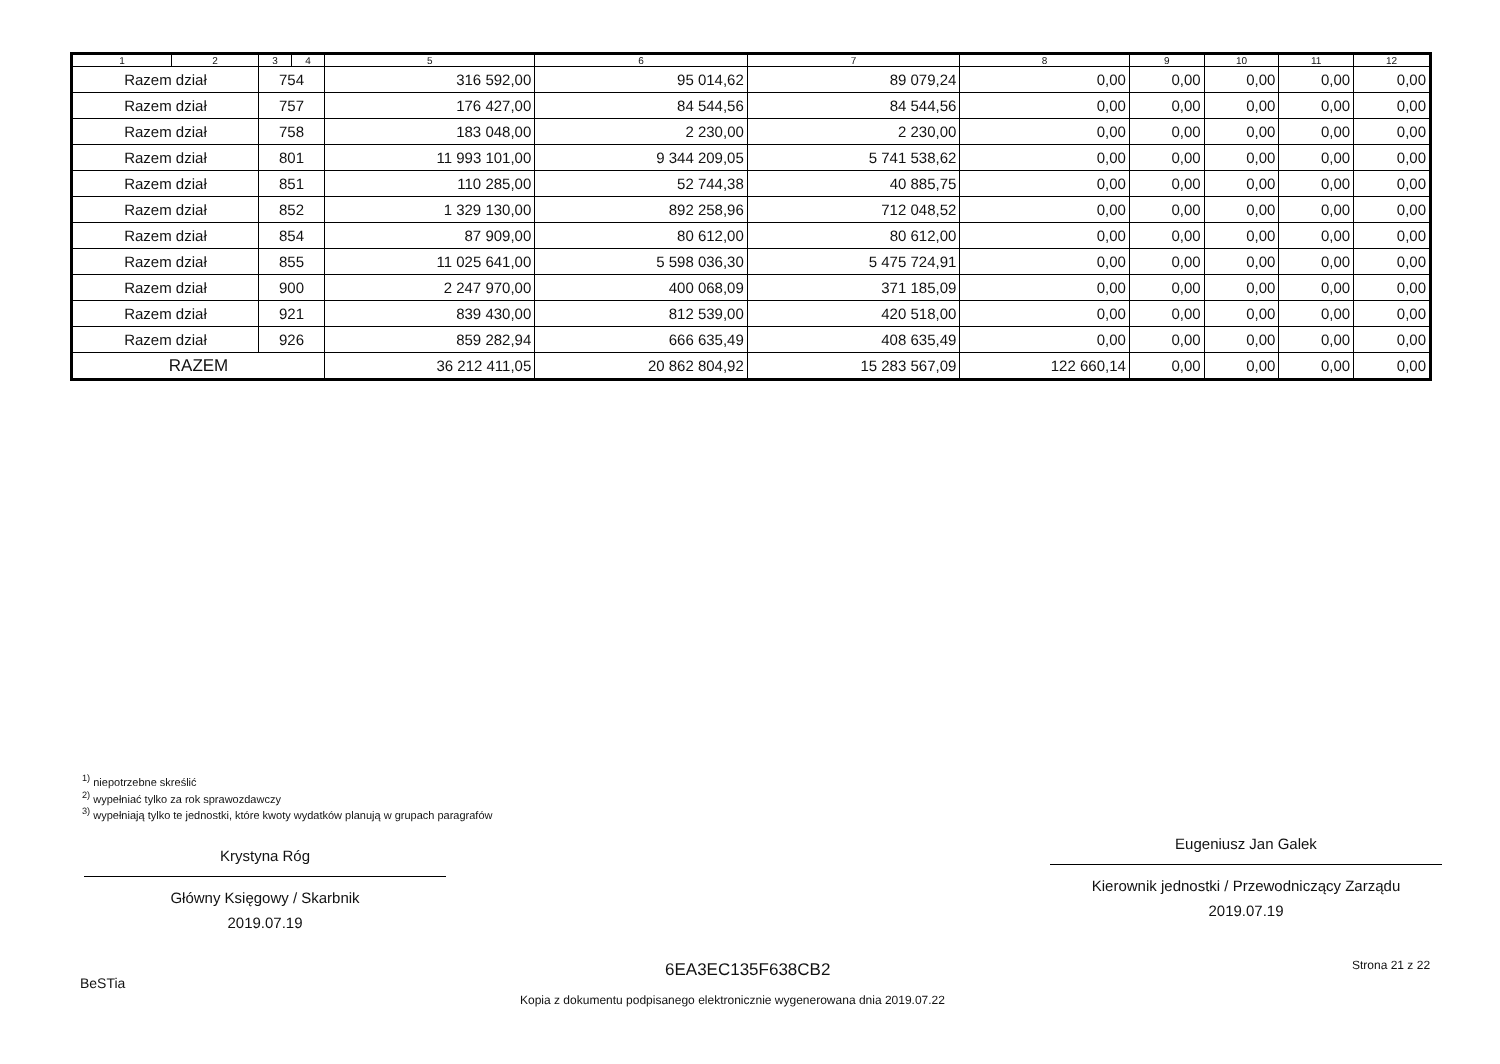| 1 | 2 | 3 | 4 | 5 | 6 | 7 | 8 | 9 | 10 | 11 | 12 |
| --- | --- | --- | --- | --- | --- | --- | --- | --- | --- | --- | --- |
| Razem dział | | 754 | | 316 592,00 | 95 014,62 | 89 079,24 | 0,00 | 0,00 | 0,00 | 0,00 | 0,00 |
| Razem dział | | 757 | | 176 427,00 | 84 544,56 | 84 544,56 | 0,00 | 0,00 | 0,00 | 0,00 | 0,00 |
| Razem dział | | 758 | | 183 048,00 | 2 230,00 | 2 230,00 | 0,00 | 0,00 | 0,00 | 0,00 | 0,00 |
| Razem dział | | 801 | | 11 993 101,00 | 9 344 209,05 | 5 741 538,62 | 0,00 | 0,00 | 0,00 | 0,00 | 0,00 |
| Razem dział | | 851 | | 110 285,00 | 52 744,38 | 40 885,75 | 0,00 | 0,00 | 0,00 | 0,00 | 0,00 |
| Razem dział | | 852 | | 1 329 130,00 | 892 258,96 | 712 048,52 | 0,00 | 0,00 | 0,00 | 0,00 | 0,00 |
| Razem dział | | 854 | | 87 909,00 | 80 612,00 | 80 612,00 | 0,00 | 0,00 | 0,00 | 0,00 | 0,00 |
| Razem dział | | 855 | | 11 025 641,00 | 5 598 036,30 | 5 475 724,91 | 0,00 | 0,00 | 0,00 | 0,00 | 0,00 |
| Razem dział | | 900 | | 2 247 970,00 | 400 068,09 | 371 185,09 | 0,00 | 0,00 | 0,00 | 0,00 | 0,00 |
| Razem dział | | 921 | | 839 430,00 | 812 539,00 | 420 518,00 | 0,00 | 0,00 | 0,00 | 0,00 | 0,00 |
| Razem dział | | 926 | | 859 282,94 | 666 635,49 | 408 635,49 | 0,00 | 0,00 | 0,00 | 0,00 | 0,00 |
| RAZEM | | | | 36 212 411,05 | 20 862 804,92 | 15 283 567,09 | 122 660,14 | 0,00 | 0,00 | 0,00 | 0,00 |
<sup>1)</sup> niepotrzebne skreślić
<sup>2)</sup> wypełniać tylko za rok sprawozdawczy
<sup>3)</sup> wypełniają tylko te jednostki, które kwoty wydatków planują w grupach paragrafów
Krystyna Róg
Główny Księgowy / Skarbnik
2019.07.19
Eugeniusz Jan Galek
Kierownik jednostki / Przewodniczący Zarządu
2019.07.19
BeSTia
6EA3EC135F638CB2 Strona 21 z 22
Kopia z dokumentu podpisanego elektronicznie wygenerowana dnia 2019.07.22